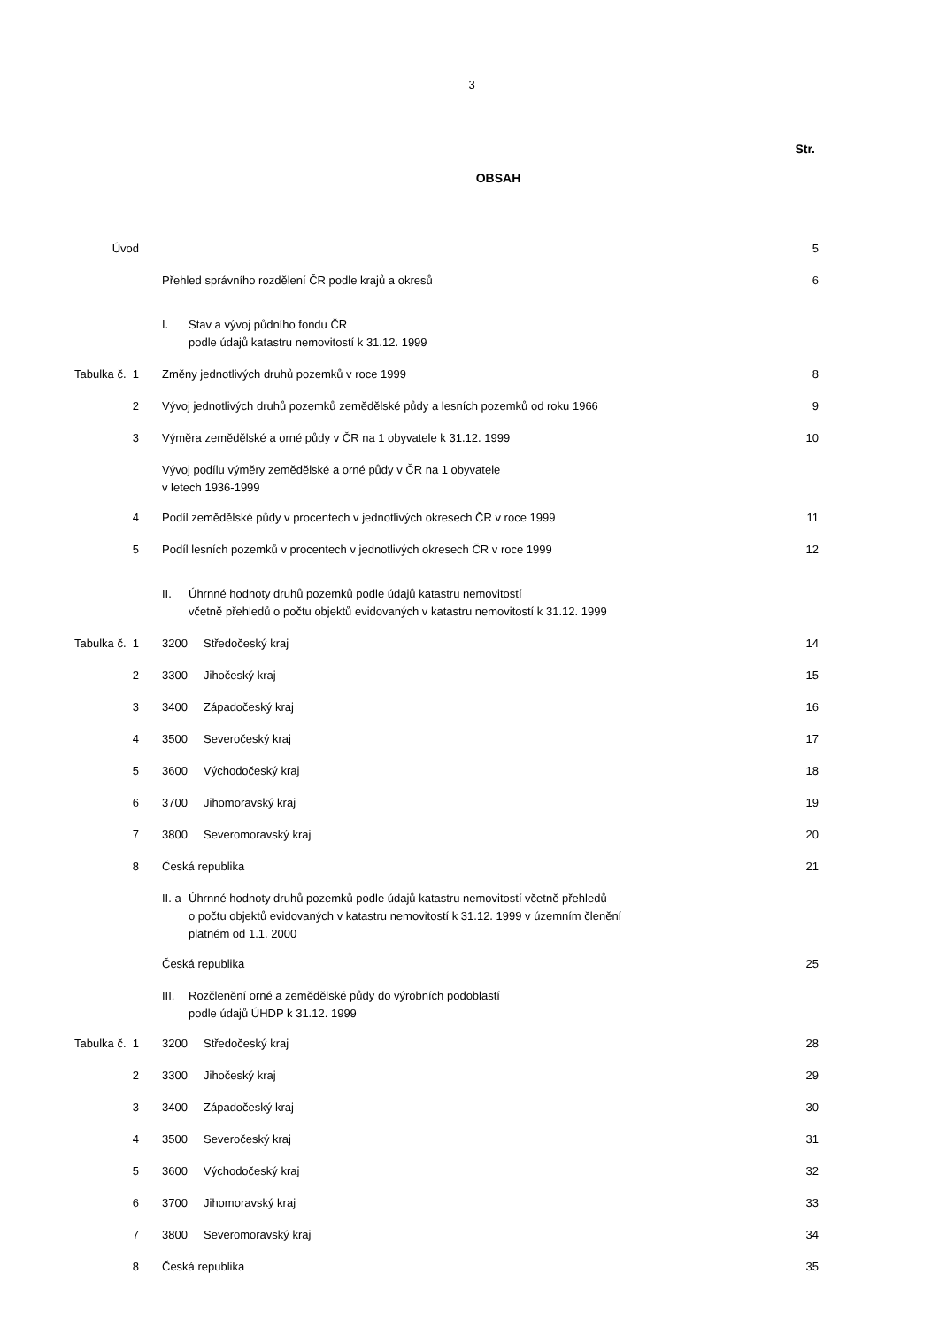3
OBSAH
Str.
| Úvod | | 5 |
| | Přehled správního rozdělení ČR podle krajů a okresů | 6 |
| | I. Stav a vývoj půdního fondu ČR podle údajů katastru nemovitostí k 31.12. 1999 | |
| Tabulka č. 1 | Změny jednotlivých druhů pozemků v roce 1999 | 8 |
| 2 | Vývoj jednotlivých druhů pozemků zemědělské půdy a lesních pozemků od roku 1966 | 9 |
| 3 | Výměra zemědělské a orné půdy v ČR na 1 obyvatele k 31.12. 1999 | 10 |
| | Vývoj podílu výměry zemědělské a orné půdy v ČR na 1 obyvatele v letech 1936-1999 | |
| 4 | Podíl zemědělské půdy v procentech v jednotlivých okresech ČR v roce 1999 | 11 |
| 5 | Podíl lesních pozemků v procentech v jednotlivých okresech ČR v roce 1999 | 12 |
| | II. Úhrnné hodnoty druhů pozemků podle údajů katastru nemovitostí včetně přehledů o počtu objektů evidovaných v katastru nemovitostí k 31.12. 1999 | |
| Tabulka č. 1 | 3200 Středočeský kraj | 14 |
| 2 | 3300 Jihočeský kraj | 15 |
| 3 | 3400 Západočeský kraj | 16 |
| 4 | 3500 Severočeský kraj | 17 |
| 5 | 3600 Východočeský kraj | 18 |
| 6 | 3700 Jihomoravský kraj | 19 |
| 7 | 3800 Severomoravský kraj | 20 |
| 8 | Česká republika | 21 |
| | II. a Úhrnné hodnoty druhů pozemků podle údajů katastru nemovitostí včetně přehledů o počtu objektů evidovaných v katastru nemovitostí k 31.12. 1999 v územním členění platném od 1.1. 2000 | |
| | Česká republika | 25 |
| | III. Rozčlenění orné a zemědělské půdy do výrobních podoblastí podle údajů ÚHDP k 31.12. 1999 | |
| Tabulka č. 1 | 3200 Středočeský kraj | 28 |
| 2 | 3300 Jihočeský kraj | 29 |
| 3 | 3400 Západočeský kraj | 30 |
| 4 | 3500 Severočeský kraj | 31 |
| 5 | 3600 Východočeský kraj | 32 |
| 6 | 3700 Jihomoravský kraj | 33 |
| 7 | 3800 Severomoravský kraj | 34 |
| 8 | Česká republika | 35 |